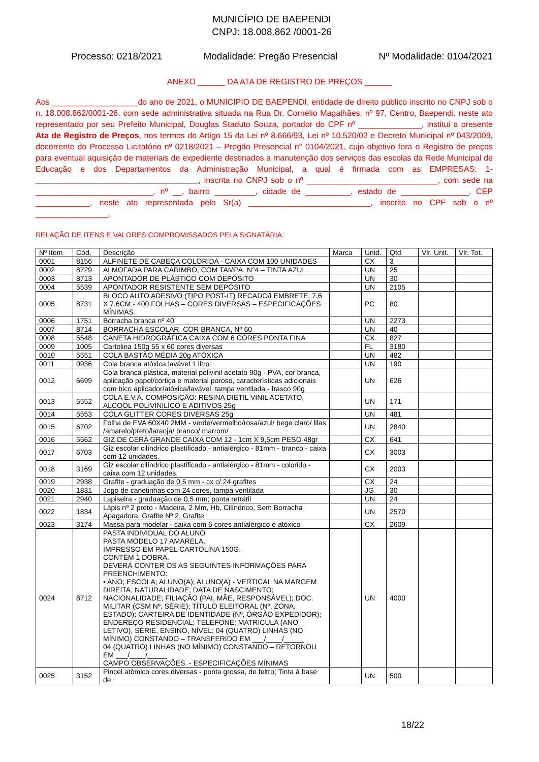MUNICÍPIO DE BAEPENDI
CNPJ: 18.008.862 /0001-26
Processo: 0218/2021 Modalidade: Pregão Presencial Nº Modalidade: 0104/2021
ANEXO ______ DA ATA DE REGISTRO DE PREÇOS ______
Aos ___________________do ano de 2021, o MUNICÍPIO DE BAEPENDI, entidade de direito público inscrito no CNPJ sob o n. 18.008.862/0001-26, com sede administrativa situada na Rua Dr. Cornélio Magalhães, nº 97, Centro, Baependi, neste ato representado por seu Prefeito Municipal, Douglas Staduto Souza, portador do CPF nº ______________, institui a presente Ata de Registro de Preços, nos termos do Artigo 15 da Lei nº 8.666/93, Lei nº 10.520/02 e Decreto Municipal nº 043/2009, decorrente do Processo Licitatório nº 0218/2021 – Pregão Presencial n° 0104/2021, cujo objetivo fora o Registro de preços para eventual aquisição de materiais de expediente destinados a manutenção dos serviços das escolas da Rede Municipal de Educação e dos Departamentos da Administração Municipal, a qual é firmada com as EMPRESAS: 1- ____________________________________, inscrita no CNPJ sob o nº _____________________________, com sede na __________________________, nº __, bairro _________, cidade de __________, estado de _______________, CEP ____________, neste ato representada pelo Sr(a) ___________________________, inscrito no CPF sob o nº ________________,
RELAÇÃO DE ITENS E VALORES COMPROMISSADOS PELA SIGNATÁRIA:
| Nº Item | Cód. | Descrição | Marca | Unid. | Qtd. | Vlr. Unit. | Vlr. Tot. |
| --- | --- | --- | --- | --- | --- | --- | --- |
| 0001 | 8156 | ALFINETE DE CABEÇA COLORIDA - CAIXA COM 100 UNIDADES | | CX | 3 | | |
| 0002 | 8729 | ALMOFADA PARA CARIMBO, COM TAMPA, N°4 – TINTA AZUL | | UN | 25 | | |
| 0003 | 8713 | APONTADOR DE PLÁSTICO COM DEPÓSITO | | UN | 30 | | |
| 0004 | 5539 | APONTADOR RESISTENTE SEM DEPÓSITO | | UN | 2105 | | |
| 0005 | 8731 | BLOCO AUTO ADESIVO (TIPO POST-IT) RECADO/LEMBRETE, 7,6 X 7,6CM - 400 FOLHAS – CORES DIVERSAS – ESPECIFICAÇÕES MÍNIMAS. | | PC | 80 | | |
| 0006 | 1751 | Borracha branca nº 40 | | UN | 2273 | | |
| 0007 | 8714 | BORRACHA ESCOLAR, COR BRANCA, Nº 60 | | UN | 40 | | |
| 0008 | 5548 | CANETA HIDROGRÁFICA CAIXA COM 6 CORES PONTA FINA | | CX | 827 | | |
| 0009 | 1005 | Cartolina 150g 55 x 60 cores diversas | | FL | 3180 | | |
| 0010 | 5551 | COLA BASTÃO MÉDIA 20g ATÓXICA | | UN | 482 | | |
| 0011 | 0936 | Cola branca atóxica lavável 1 litro | | UN | 190 | | |
| 0012 | 6699 | Cola branca plástica, material polivinil acetato 90g - PVA, cor branca, aplicação papel/cortiça e material poroso, características adicionais com bico aplicador/atóxica/lavável, tampa ventilada - frasco 90g | | UN | 626 | | |
| 0013 | 5552 | COLA E.V.A. COMPOSIÇÃO: RESINA DIETIL VINIL ACETATO, ALCOOL POLIVINILÍCO E ADITIVOS 25g | | UN | 171 | | |
| 0014 | 5553 | COLA GLITTER CORES DIVERSAS 25g | | UN | 481 | | |
| 0015 | 6702 | Folha de EVA 60X40 2MM - verde/vermelho/rosa/azul/ bege claro/ lilas /amarelo/preto/laranja/ branco/ marrom/ | | UN | 2840 | | |
| 0016 | 5562 | GIZ DE CERA GRANDE CAIXA COM 12 - 1cm X 9,5cm PESO 48gr | | CX | 641 | | |
| 0017 | 6703 | Giz escolar cilíndrico plastificado - antialérgico - 81mm - branco - caixa com 12 unidades. | | CX | 3003 | | |
| 0018 | 3169 | Giz escolar cilíndrico plastificado - antialérgico - 81mm - colorido - caixa com 12 unidades. | | CX | 2003 | | |
| 0019 | 2938 | Grafite - graduação de 0,5 mm - cx c/ 24 grafites | | CX | 24 | | |
| 0020 | 1831 | Jogo de canetinhas com 24 cores, tampa ventilada | | JG | 30 | | |
| 0021 | 2940 | Lapiseira - graduação de 0,5 mm; ponta retrátil | | UN | 24 | | |
| 0022 | 1834 | Lápis nº 2 preto - Madeira, 2 Mm, Hb, Cilíndrico, Sem Borracha Apagadora, Grafite Nº 2, Grafite | | UN | 2570 | | |
| 0023 | 3174 | Massa para modelar - caixa com 6 cores antialérgico e atóxico | | CX | 2609 | | |
| 0024 | 8712 | PASTA INDIVIDUAL DO ALUNO PASTA MODELO 17 AMARELA, IMPRESSO EM PAPEL CARTOLINA 150G. CONTÉM 1 DOBRA. DEVERÁ CONTER OS AS SEGUINTES INFORMAÇÕES PARA PREENCHIMENTO: • ANO; ESCOLA; ALUNO(A); ALUNO(A) - VERTICAL NA MARGEM DIREITA; NATURALIDADE; DATA DE NASCIMENTO; NACIONALIDADE; FILIAÇÃO (PAI, MÃE, RESPONSÁVEL); DOC. MILITAR (CSM Nº, SÉRIE); TÍTULO ELEITORAL (Nº, ZONA, ESTADO); CARTEIRA DE IDENTIDADE (Nº, ÓRGÃO EXPEDIDOR); ENDEREÇO RESIDENCIAL; TELEFONE; MATRÍCULA (ANO LETIVO), SÉRIE, ENSINO, NÍVEL; 04 (QUATRO) LINHAS (NO MÍNIMO) CONSTANDO – TRANSFERIDO EM ___/____/_____ 04 (QUATRO) LINHAS (NO MÍNIMO) CONSTANDO – RETORNOU EM ___/____/_____ CAMPO OBSERVAÇÕES. - ESPECIFICAÇÕES MÍNIMAS | | UN | 4000 | | |
| 0025 | 3152 | Pincel atômico cores diversas - ponta grossa, de feltro; Tinta à base de | | UN | 500 | | |
18/22